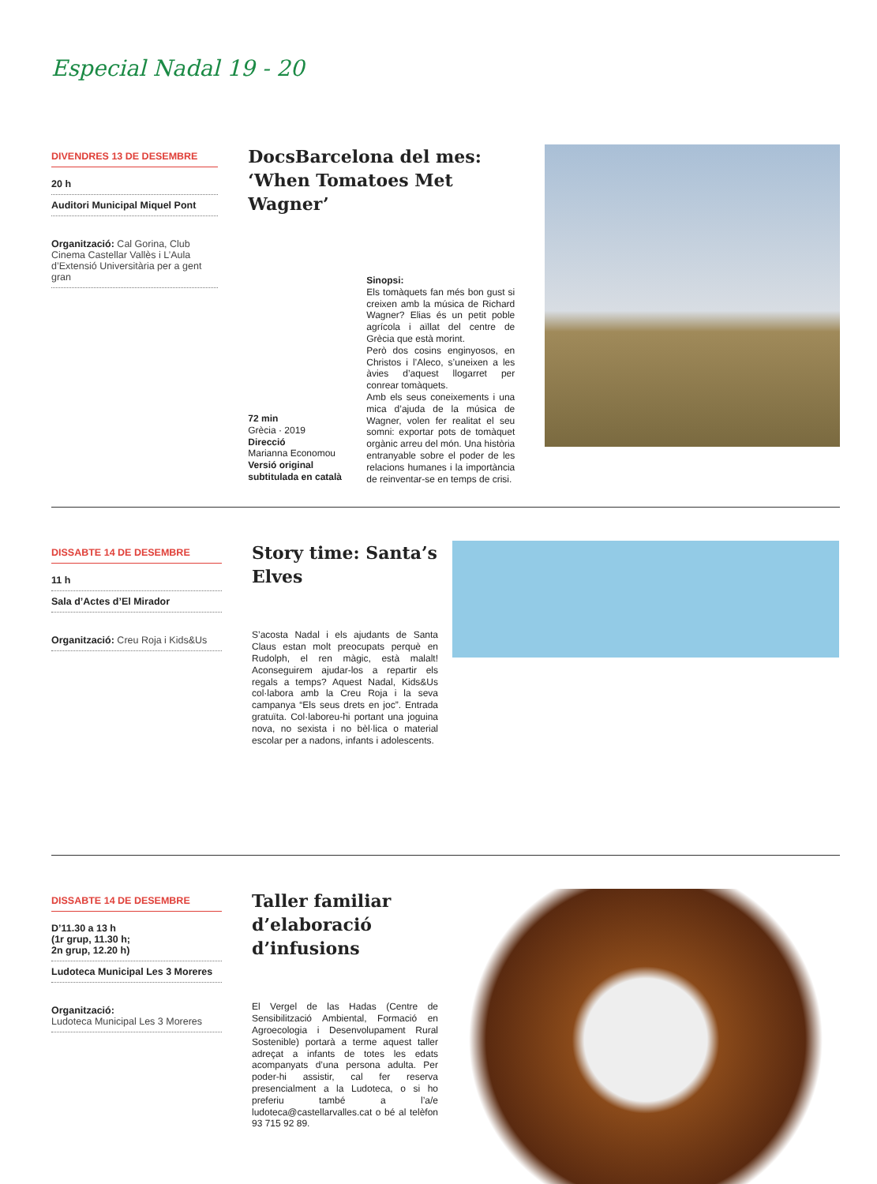Especial Nadal 19 - 20
DIVENDRES 13 DE DESEMBRE
20 h
Auditori Municipal Miquel Pont
Organització: Cal Gorina, Club Cinema Castellar Vallès i L’Aula d’Extensió Universitària per a gent gran
DocsBarcelona del mes: ‘When Tomatoes Met Wagner’
72 min
Grècia · 2019
Direcció
Marianna Economou
Versió original subtitulada en català
Sinopsi:
Els tomàquets fan més bon gust si creixen amb la música de Richard Wagner? Elias és un petit poble agrícola i aïllat del centre de Grècia que està morint.
Però dos cosins enginyosos, en Christos i l’Aleco, s’uneixen a les àvies d’aquest llogarret per conrear tomàquets.
Amb els seus coneixements i una mica d’ajuda de la música de Wagner, volen fer realitat el seu somni: exportar pots de tomàquet orgànic arreu del món. Una història entranyable sobre el poder de les relacions humanes i la importància de reinventar-se en temps de crisi.
DISSABTE 14 DE DESEMBRE
11 h
Sala d’Actes d’El Mirador
Organització: Creu Roja i Kids&Us
Story time: Santa’s Elves
S’acosta Nadal i els ajudants de Santa Claus estan molt preocupats perquè en Rudolph, el ren màgic, està malalt! Aconseguirem ajudar-los a repartir els regals a temps? Aquest Nadal, Kids&Us col·labora amb la Creu Roja i la seva campanya “Els seus drets en joc”. Entrada gratuïta. Col·laboreu-hi portant una joguina nova, no sexista i no bèl·lica o material escolar per a nadons, infants i adolescents.
DISSABTE 14 DE DESEMBRE
D’11.30 a 13 h
(1r grup, 11.30 h;
2n grup, 12.20 h)
Ludoteca Municipal Les 3 Moreres
Organització:
Ludoteca Municipal Les 3 Moreres
Taller familiar d’elaboració d’infusions
El Vergel de las Hadas (Centre de Sensibilització Ambiental, Formació en Agroecologia i Desenvolupament Rural Sostenible) portarà a terme aquest taller adreçat a infants de totes les edats acompanyats d’una persona adulta. Per poder-hi assistir, cal fer reserva presencialment a la Ludoteca, o si ho preferiu també a l’a/e ludoteca@castellarvalles.cat o bé al telèfon 93 715 92 89.